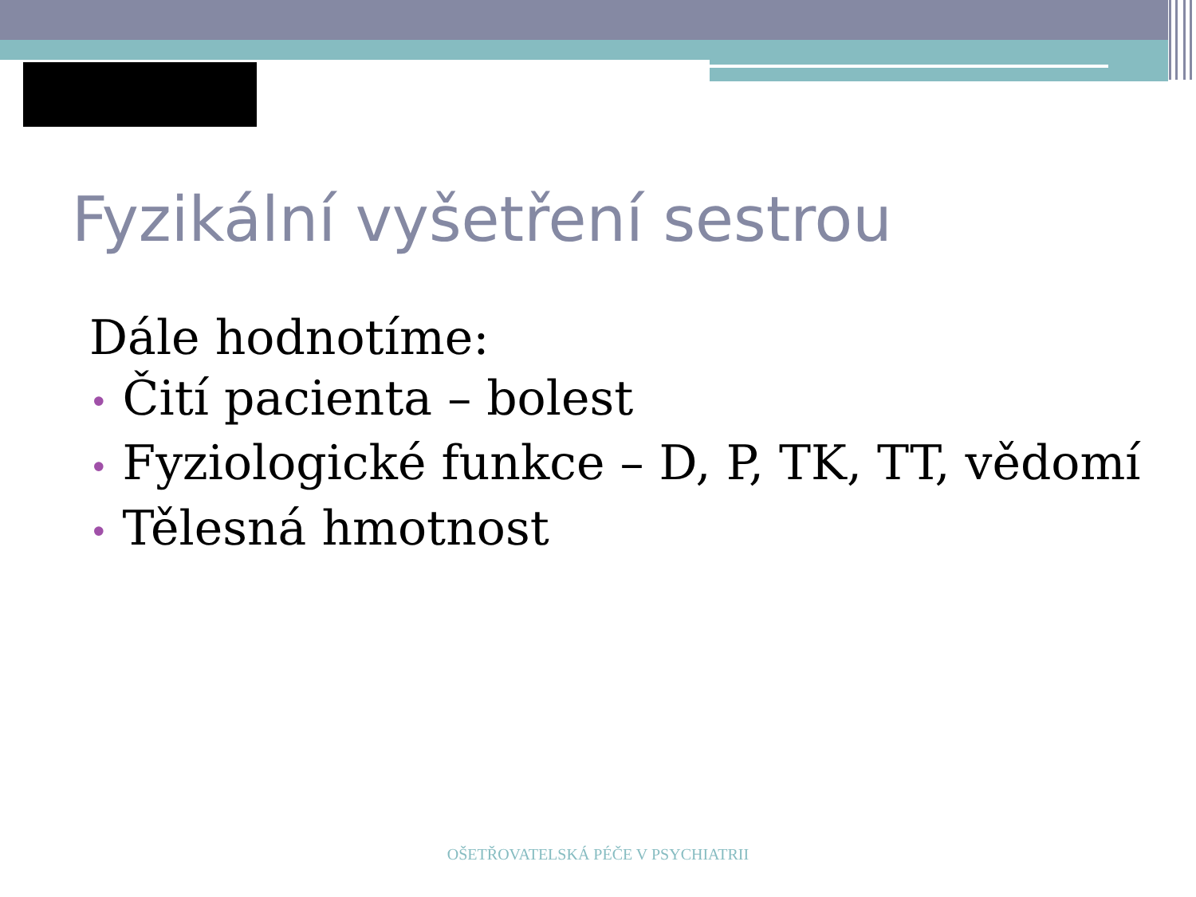Fyzikální vyšetření sestrou
Dále hodnotíme:
• Čití pacienta – bolest
• Fyziologické funkce – D, P, TK, TT, vědomí
• Tělesná hmotnost
OŠETŘOVATELSKÁ PÉČE V PSYCHIATRII